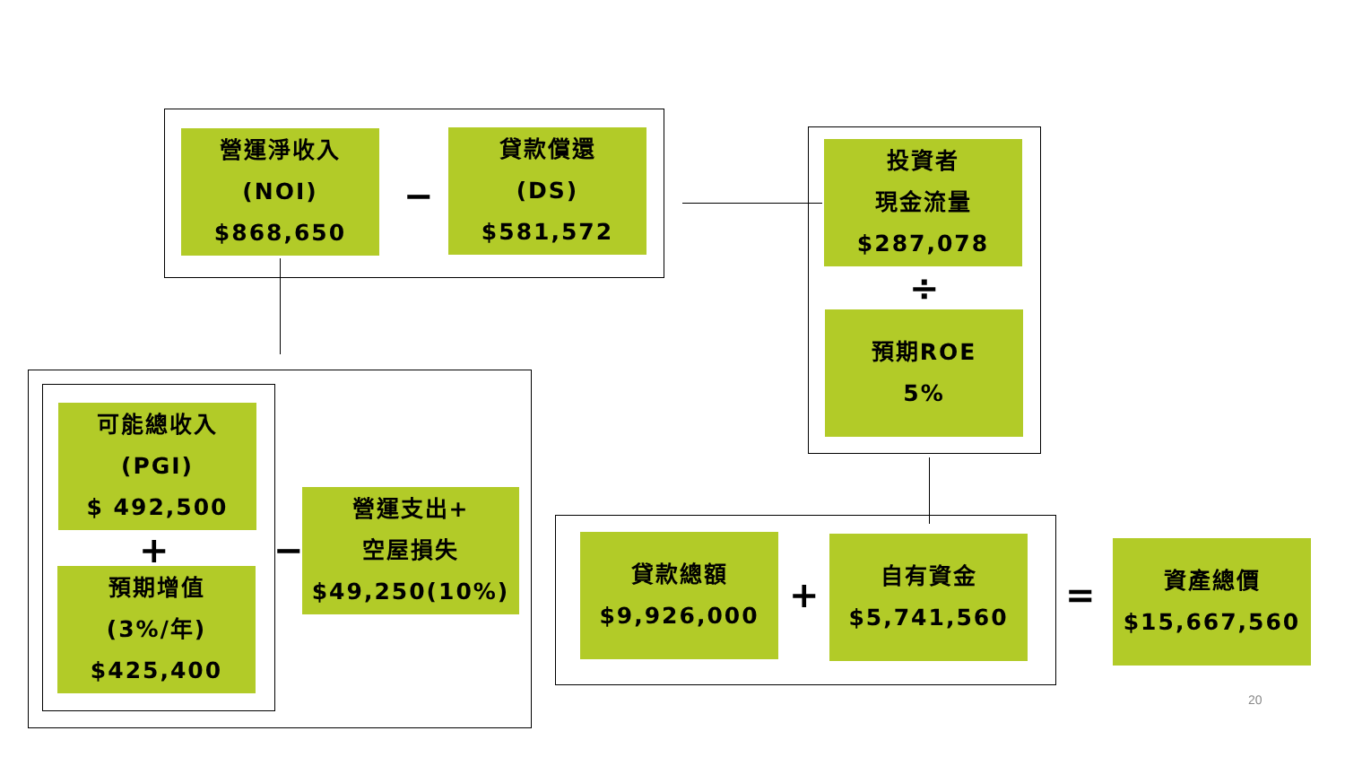營運淨收入
(NOI)
$868,650
−
貸款償還
(DS)
$581,572
投資者
現金流量
$287,078
÷
預期ROE
5%
可能總收入
(PGI)
$ 492,500
+
預期增值
(3%/年)
$425,400
−
營運支出+
空屋損失
$49,250(10%)
貸款總額
$9,926,000
+
自有資金
$5,741,560
=
資產總價
$15,667,560
20